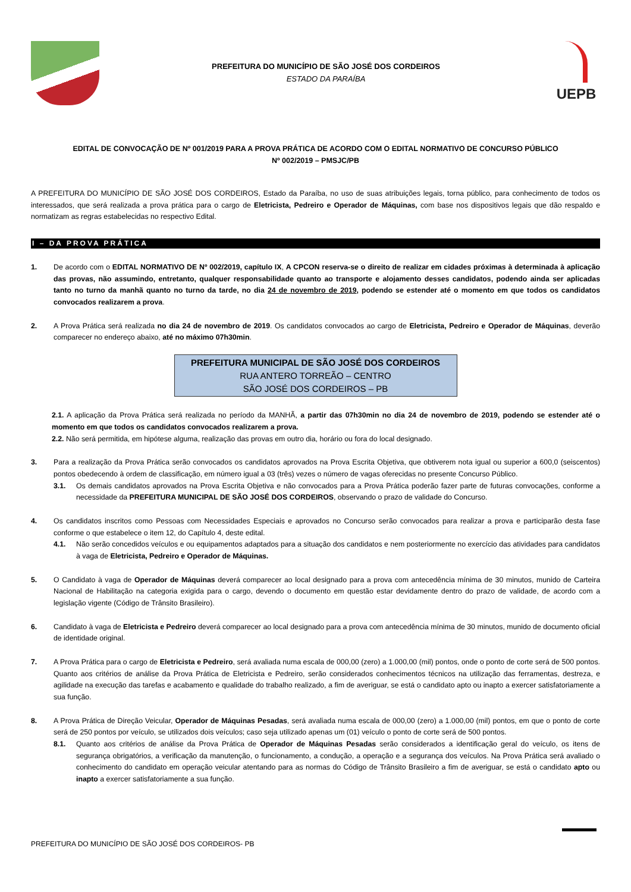PREFEITURA DO MUNICÍPIO DE SÃO JOSÉ DOS CORDEIROS
ESTADO DA PARAÍBA
UEPB
EDITAL DE CONVOCAÇÃO DE Nº 001/2019 PARA A PROVA PRÁTICA DE ACORDO COM O EDITAL NORMATIVO DE CONCURSO PÚBLICO
Nº 002/2019 – PMSJC/PB
A PREFEITURA DO MUNICÍPIO DE SÃO JOSÉ DOS CORDEIROS, Estado da Paraíba, no uso de suas atribuições legais, torna público, para conhecimento de todos os interessados, que será realizada a prova prática para o cargo de Eletricista, Pedreiro e Operador de Máquinas, com base nos dispositivos legais que dão respaldo e normatizam as regras estabelecidas no respectivo Edital.
I – DA PROVA PRÁTICA
1. De acordo com o EDITAL NORMATIVO DE Nº 002/2019, capítulo IX, A CPCON reserva-se o direito de realizar em cidades próximas à determinada à aplicação das provas, não assumindo, entretanto, qualquer responsabilidade quanto ao transporte e alojamento desses candidatos, podendo ainda ser aplicadas tanto no turno da manhã quanto no turno da tarde, no dia 24 de novembro de 2019, podendo se estender até o momento em que todos os candidatos convocados realizarem a prova.
2. A Prova Prática será realizada no dia 24 de novembro de 2019. Os candidatos convocados ao cargo de Eletricista, Pedreiro e Operador de Máquinas, deverão comparecer no endereço abaixo, até no máximo 07h30min.
PREFEITURA MUNICIPAL DE SÃO JOSÉ DOS CORDEIROS
RUA ANTERO TORREÃO – CENTRO
SÃO JOSÉ DOS CORDEIROS – PB
2.1. A aplicação da Prova Prática será realizada no período da MANHÃ, a partir das 07h30min no dia 24 de novembro de 2019, podendo se estender até o momento em que todos os candidatos convocados realizarem a prova.
2.2. Não será permitida, em hipótese alguma, realização das provas em outro dia, horário ou fora do local designado.
3. Para a realização da Prova Prática serão convocados os candidatos aprovados na Prova Escrita Objetiva, que obtiverem nota igual ou superior a 600,0 (seiscentos) pontos obedecendo à ordem de classificação, em número igual a 03 (três) vezes o número de vagas oferecidas no presente Concurso Público.
3.1. Os demais candidatos aprovados na Prova Escrita Objetiva e não convocados para a Prova Prática poderão fazer parte de futuras convocações, conforme a necessidade da PREFEITURA MUNICIPAL DE SÃO JOSÉ DOS CORDEIROS, observando o prazo de validade do Concurso.
4. Os candidatos inscritos como Pessoas com Necessidades Especiais e aprovados no Concurso serão convocados para realizar a prova e participarão desta fase conforme o que estabelece o item 12, do Capítulo 4, deste edital.
4.1. Não serão concedidos veículos e ou equipamentos adaptados para a situação dos candidatos e nem posteriormente no exercício das atividades para candidatos à vaga de Eletricista, Pedreiro e Operador de Máquinas.
5. O Candidato à vaga de Operador de Máquinas deverá comparecer ao local designado para a prova com antecedência mínima de 30 minutos, munido de Carteira Nacional de Habilitação na categoria exigida para o cargo, devendo o documento em questão estar devidamente dentro do prazo de validade, de acordo com a legislação vigente (Código de Trânsito Brasileiro).
6. Candidato à vaga de Eletricista e Pedreiro deverá comparecer ao local designado para a prova com antecedência mínima de 30 minutos, munido de documento oficial de identidade original.
7. A Prova Prática para o cargo de Eletricista e Pedreiro, será avaliada numa escala de 000,00 (zero) a 1.000,00 (mil) pontos, onde o ponto de corte será de 500 pontos. Quanto aos critérios de análise da Prova Prática de Eletricista e Pedreiro, serão considerados conhecimentos técnicos na utilização das ferramentas, destreza, e agilidade na execução das tarefas e acabamento e qualidade do trabalho realizado, a fim de averiguar, se está o candidato apto ou inapto a exercer satisfatoriamente a sua função.
8. A Prova Prática de Direção Veicular, Operador de Máquinas Pesadas, será avaliada numa escala de 000,00 (zero) a 1.000,00 (mil) pontos, em que o ponto de corte será de 250 pontos por veículo, se utilizados dois veículos; caso seja utilizado apenas um (01) veículo o ponto de corte será de 500 pontos.
8.1. Quanto aos critérios de análise da Prova Prática de Operador de Máquinas Pesadas serão considerados a identificação geral do veículo, os itens de segurança obrigatórios, a verificação da manutenção, o funcionamento, a condução, a operação e a segurança dos veículos. Na Prova Prática será avaliado o conhecimento do candidato em operação veicular atentando para as normas do Código de Trânsito Brasileiro a fim de averiguar, se está o candidato apto ou inapto a exercer satisfatoriamente a sua função.
PREFEITURA DO MUNICÍPIO DE SÃO JOSÉ DOS CORDEIROS- PB